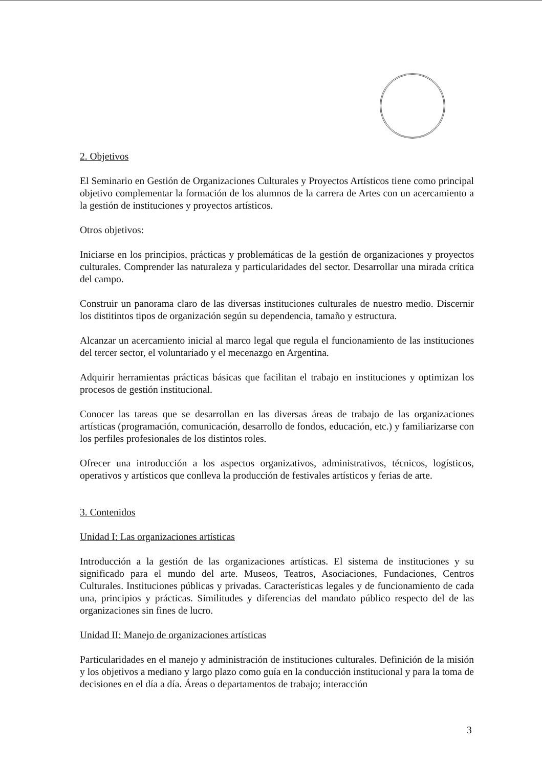2. Objetivos
El Seminario en Gestión de Organizaciones Culturales y Proyectos Artísticos tiene como principal objetivo complementar la formación de los alumnos de la carrera de Artes con un acercamiento a la gestión de instituciones y proyectos artísticos.
Otros objetivos:
Iniciarse en los principios, prácticas y problemáticas de la gestión de organizaciones y proyectos culturales. Comprender las naturaleza y particularidades del sector. Desarrollar una mirada crítica del campo.
Construir un panorama claro de las diversas instituciones culturales de nuestro medio. Discernir los distitintos tipos de organización según su dependencia, tamaño y estructura.
Alcanzar un acercamiento inicial al marco legal que regula el funcionamiento de las instituciones del tercer sector, el voluntariado y el mecenazgo en Argentina.
Adquirir herramientas prácticas básicas que facilitan el trabajo en instituciones y optimizan los procesos de gestión institucional.
Conocer las tareas que se desarrollan en las diversas áreas de trabajo de las organizaciones artísticas (programación, comunicación, desarrollo de fondos, educación, etc.) y familiarizarse con los perfiles profesionales de los distintos roles.
Ofrecer una introducción a los aspectos organizativos, administrativos, técnicos, logísticos, operativos y artísticos que conlleva la producción de festivales artísticos y ferias de arte.
3. Contenidos
Unidad I: Las organizaciones artísticas
Introducción a la gestión de las organizaciones artísticas. El sistema de instituciones y su significado para el mundo del arte. Museos, Teatros, Asociaciones, Fundaciones, Centros Culturales. Instituciones públicas y privadas. Características legales y de funcionamiento de cada una, principios y prácticas. Similitudes y diferencias del mandato público respecto del de las organizaciones sin fines de lucro.
Unidad II: Manejo de organizaciones artísticas
Particularidades en el manejo y administración de instituciones culturales. Definición de la misión y los objetivos a mediano y largo plazo como guía en la conducción institucional y para la toma de decisiones en el día a día. Áreas o departamentos de trabajo; interacción
3